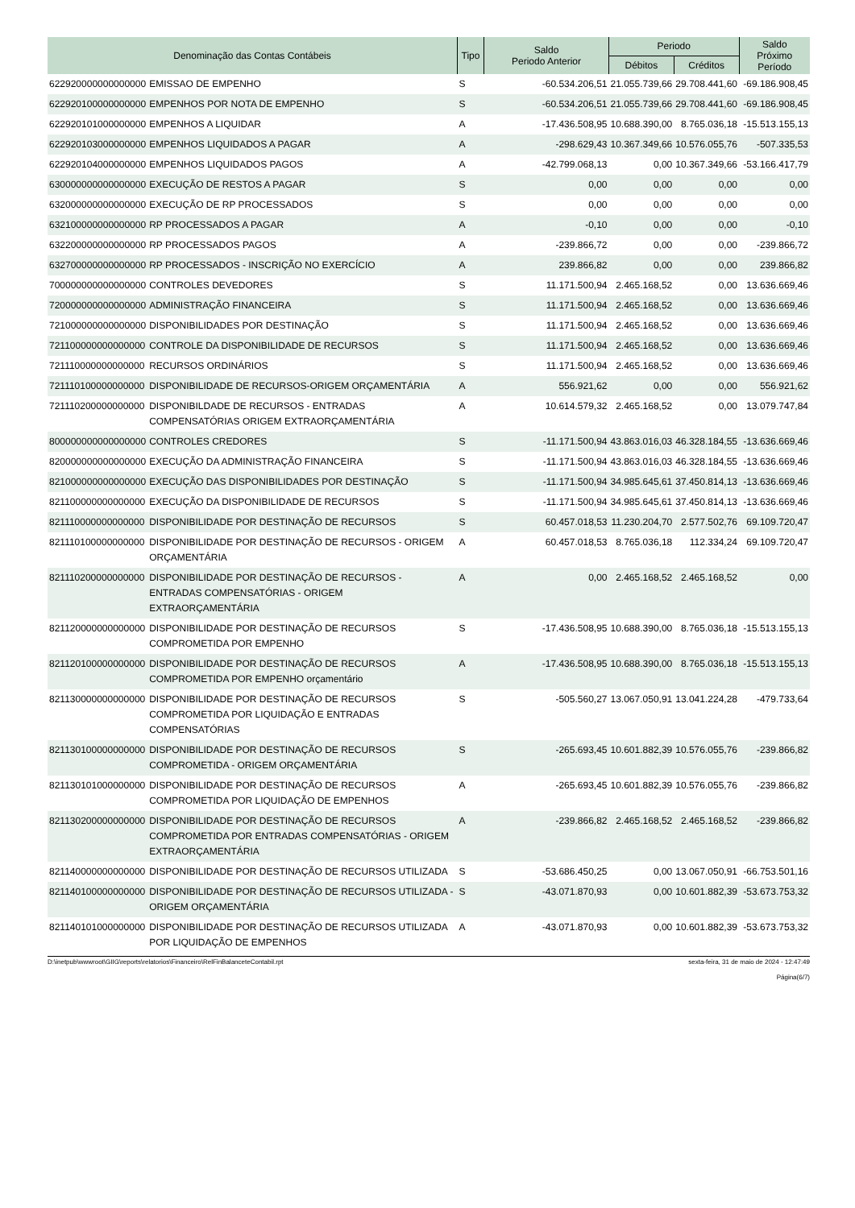| Denominação das Contas Contábeis | | Tipo | Saldo Periodo Anterior | Periodo | | Saldo Próximo Período |
| --- | --- | --- | --- | --- | --- | --- |
| | | | | Débitos | Créditos | |
| 622920000000000000 | EMISSAO DE EMPENHO | S | -60.534.206,51 | 21.055.739,66 | 29.708.441,60 | -69.186.908,45 |
| 622920100000000000 | EMPENHOS POR NOTA DE EMPENHO | S | -60.534.206,51 | 21.055.739,66 | 29.708.441,60 | -69.186.908,45 |
| 622920101000000000 | EMPENHOS A LIQUIDAR | A | -17.436.508,95 | 10.688.390,00 | 8.765.036,18 | -15.513.155,13 |
| 622920103000000000 | EMPENHOS LIQUIDADOS A PAGAR | A | -298.629,43 | 10.367.349,66 | 10.576.055,76 | -507.335,53 |
| 622920104000000000 | EMPENHOS LIQUIDADOS PAGOS | A | -42.799.068,13 | 0,00 | 10.367.349,66 | -53.166.417,79 |
| 630000000000000000 | EXECUÇÃO DE RESTOS A PAGAR | S | 0,00 | 0,00 | 0,00 | 0,00 |
| 632000000000000000 | EXECUÇÃO DE RP PROCESSADOS | S | 0,00 | 0,00 | 0,00 | 0,00 |
| 632100000000000000 | RP PROCESSADOS A PAGAR | A | -0,10 | 0,00 | 0,00 | -0,10 |
| 632200000000000000 | RP PROCESSADOS PAGOS | A | -239.866,72 | 0,00 | 0,00 | -239.866,72 |
| 632700000000000000 | RP PROCESSADOS - INSCRIÇÃO NO EXERCÍCIO | A | 239.866,82 | 0,00 | 0,00 | 239.866,82 |
| 700000000000000000 | CONTROLES DEVEDORES | S | 11.171.500,94 | 2.465.168,52 | 0,00 | 13.636.669,46 |
| 720000000000000000 | ADMINISTRAÇÃO FINANCEIRA | S | 11.171.500,94 | 2.465.168,52 | 0,00 | 13.636.669,46 |
| 721000000000000000 | DISPONIBILIDADES POR DESTINAÇÃO | S | 11.171.500,94 | 2.465.168,52 | 0,00 | 13.636.669,46 |
| 721100000000000000 | CONTROLE DA DISPONIBILIDADE DE RECURSOS | S | 11.171.500,94 | 2.465.168,52 | 0,00 | 13.636.669,46 |
| 721110000000000000 | RECURSOS ORDINÁRIOS | S | 11.171.500,94 | 2.465.168,52 | 0,00 | 13.636.669,46 |
| 721110100000000000 | DISPONIBILIDADE DE RECURSOS-ORIGEM ORÇAMENTÁRIA | A | 556.921,62 | 0,00 | 0,00 | 556.921,62 |
| 721110200000000000 | DISPONIBILDADE DE RECURSOS - ENTRADAS COMPENSATÓRIAS ORIGEM EXTRAORÇAMENTÁRIA | A | 10.614.579,32 | 2.465.168,52 | 0,00 | 13.079.747,84 |
| 800000000000000000 | CONTROLES CREDORES | S | -11.171.500,94 | 43.863.016,03 | 46.328.184,55 | -13.636.669,46 |
| 820000000000000000 | EXECUÇÃO DA ADMINISTRAÇÃO FINANCEIRA | S | -11.171.500,94 | 43.863.016,03 | 46.328.184,55 | -13.636.669,46 |
| 821000000000000000 | EXECUÇÃO DAS DISPONIBILIDADES POR DESTINAÇÃO | S | -11.171.500,94 | 34.985.645,61 | 37.450.814,13 | -13.636.669,46 |
| 821100000000000000 | EXECUÇÃO DA DISPONIBILIDADE DE RECURSOS | S | -11.171.500,94 | 34.985.645,61 | 37.450.814,13 | -13.636.669,46 |
| 821110000000000000 | DISPONIBILIDADE POR DESTINAÇÃO DE RECURSOS | S | 60.457.018,53 | 11.230.204,70 | 2.577.502,76 | 69.109.720,47 |
| 821110100000000000 | DISPONIBILIDADE POR DESTINAÇÃO DE RECURSOS - ORIGEM ORÇAMENTÁRIA | A | 60.457.018,53 | 8.765.036,18 | 112.334,24 | 69.109.720,47 |
| 821110200000000000 | DISPONIBILIDADE POR DESTINAÇÃO DE RECURSOS - ENTRADAS COMPENSATÓRIAS - ORIGEM EXTRAORÇAMENTÁRIA | A | 0,00 | 2.465.168,52 | 2.465.168,52 | 0,00 |
| 821120000000000000 | DISPONIBILIDADE POR DESTINAÇÃO DE RECURSOS COMPROMETIDA POR EMPENHO | S | -17.436.508,95 | 10.688.390,00 | 8.765.036,18 | -15.513.155,13 |
| 821120100000000000 | DISPONIBILIDADE POR DESTINAÇÃO DE RECURSOS COMPROMETIDA POR EMPENHO orçamentário | A | -17.436.508,95 | 10.688.390,00 | 8.765.036,18 | -15.513.155,13 |
| 821130000000000000 | DISPONIBILIDADE POR DESTINAÇÃO DE RECURSOS COMPROMETIDA POR LIQUIDAÇÃO E ENTRADAS COMPENSATÓRIAS | S | -505.560,27 | 13.067.050,91 | 13.041.224,28 | -479.733,64 |
| 821130100000000000 | DISPONIBILIDADE POR DESTINAÇÃO DE RECURSOS COMPROMETIDA - ORIGEM ORÇAMENTÁRIA | S | -265.693,45 | 10.601.882,39 | 10.576.055,76 | -239.866,82 |
| 821130101000000000 | DISPONIBILIDADE POR DESTINAÇÃO DE RECURSOS COMPROMETIDA POR LIQUIDAÇÃO DE EMPENHOS | A | -265.693,45 | 10.601.882,39 | 10.576.055,76 | -239.866,82 |
| 821130200000000000 | DISPONIBILIDADE POR DESTINAÇÃO DE RECURSOS COMPROMETIDA POR ENTRADAS COMPENSATÓRIAS - ORIGEM EXTRAORÇAMENTÁRIA | A | -239.866,82 | 2.465.168,52 | 2.465.168,52 | -239.866,82 |
| 821140000000000000 | DISPONIBILIDADE POR DESTINAÇÃO DE RECURSOS UTILIZADA | S | -53.686.450,25 | 0,00 | 13.067.050,91 | -66.753.501,16 |
| 821140100000000000 | DISPONIBILIDADE POR DESTINAÇÃO DE RECURSOS UTILIZADA - ORIGEM ORÇAMENTÁRIA | S | -43.071.870,93 | 0,00 | 10.601.882,39 | -53.673.753,32 |
| 821140101000000000 | DISPONIBILIDADE POR DESTINAÇÃO DE RECURSOS UTILIZADA POR LIQUIDAÇÃO DE EMPENHOS | A | -43.071.870,93 | 0,00 | 10.601.882,39 | -53.673.753,32 |
D:\inetpub\wwwroot\GIIG\reports\relatorios\Financeiro\RelFinBalanceteContabil.rpt sexta-feira, 31 de maio de 2024 - 12:47:49
Página(6/7)